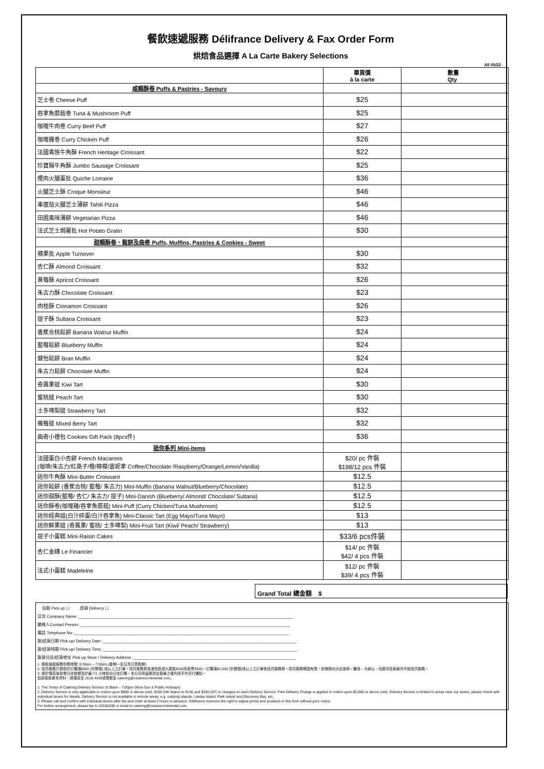餐飲速遞服務 Délifrance Delivery & Fax Order Form
烘焙食品選擇 A La Carte Bakery Selections
All 05/22
| | 單買價 à la carte | 數量 Qty |
| --- | --- | --- |
| 咸類酥卷 Puffs & Pastries - Savoury | | |
| 芝士卷 Cheese Puff | $25 | |
| 吞拿魚蘑菇卷 Tuna & Mushroom Puff | $25 | |
| 咖喱牛肉卷 Curry Beef Puff | $27 | |
| 咖喱雞卷 Curry Chicken Puff | $26 | |
| 法國貴族牛角酥 French Heritage Croissant | $22 | |
| 珍寶腸牛角酥 Jumbo Sausage Croissant | $25 | |
| 煙肉火腿蛋批 Quiche Lorraine | $36 | |
| 火腿芝士酥 Croque Monsieur | $46 | |
| 車厘茄火腿芝士薄餅 Tahiti Pizza | $46 | |
| 田園風味薄餅 Vegetarian Pizza | $46 | |
| 法式芝士焗薯批 Hot Potato Gratin | $30 | |
| 甜類酥卷、鬆餅及曲奇 Puffs, Muffins, Pastries & Cookies - Sweet | | |
| 蘋果批 Apple Turnover | $30 | |
| 杏仁酥 Almond Croissant | $32 | |
| 黃莓酥 Apricot Croissant | $26 | |
| 朱古力酥 Chocolate Croissant | $23 | |
| 肉桂酥 Cinnamon Croissant | $26 | |
| 提子酥 Sultana Croissant | $23 | |
| 香蕉合桃鬆餅 Banana Walnut Muffin | $24 | |
| 藍莓鬆餅 Blueberry Muffin | $24 | |
| 健怡鬆餅 Bran Muffin | $24 | |
| 朱古力鬆餅 Chocolate Muffin | $24 | |
| 奇異果撻 Kiwi Tart | $30 | |
| 蜜桃撻 Peach Tart | $30 | |
| 士多啤梨撻 Strawberry Tart | $32 | |
| 雜莓撻 Mixed Berry Tart | $32 | |
| 曲奇小禮包 Cookies Gift Pack (8pcs件) | $36 | |
| 迷你系列 Mini-items | | |
| 法國蛋白小杏餅 French Macarons (咖啡/朱古力/紅桑子/橙/檸檬/雲呢拿 Coffee/Chocolate /Raspberry/Orange/Lemon/Vanilla) | $20/ pc 件裝 $198/12 pcs 件裝 | |
| 迷你牛角酥 Mini-Butter Croissant | $12.5 | |
| 迷你鬆餅 (香蕉合桃/ 藍莓/ 朱古力) Mini-Muffin (Banana Walnut/Blueberry/Chocolate) | $12.5 | |
| 迷你甜酥(藍莓/ 杏仁/ 朱古力/ 提子) Mini-Danish (Blueberry/ Almond/ Chocolate/ Sultana) | $12.5 | |
| 迷你酥卷(咖喱雞/吞拿魚蘑菇) Mini-Puff (Curry Chicken/Tuna Mushroom) | $12.5 | |
| 迷你經典撻(白汁碎蛋/白汁吞拿魚) Mini-Classic Tart (Egg Mayo/Tuna Mayo) | $13 | |
| 迷你鮮果撻 (奇異果/ 蜜桃/ 士多啤梨) Mini-Fruit Tart (Kiwi/ Peach/ Strawberry) | $13 | |
| 提子小蛋糕 Mini-Raisin Cakes | $33/6 pcs件裝 | |
| 杏仁金磚 Le Financier | $14/ pc 件裝 $42/ 4 pcs 件裝 | |
| 法式小蛋糕 Madeleine | $12/ pc 件裝 $39/ 4 pcs 件裝 | |
Grand Total 總金額 $
自取 Pick up ☐ 送貨 Delivery ☐
公司 Company Name :______________________________________________________________________________________________
聯絡人Contact Person :____________________________________________________________________________________________
電話 Telephone No :______________________________________________________________________________________________
取/送貨日期 Pick up/ Delivery Date :_____________________________________________________________________________________
取/送貨時間 Pick up/ Delivery Time :_____________________________________________________________________________________
取貨分店/送貨地址 Pick up Store / Delivery Address :_______________________________________________________________________
1. 餐飲速遞服務供應時間: 9:30am – 7:00pm (星期一至日及公眾假期)
2. 送貨服務只適用於訂購滿$800 (折實價) 或以上之訂單，送貨服務費為港島區或九龍區$200及新界$300。訂購滿$2,500 (折實價)或以上之訂單免送貨服務費。送貨服務範圍有限，詳情請向分店查詢。離島、大嶼山、珀麗灣及愉景灣不設送貨服務。
3. 請於傳真後致電分店核實及於最少2 小時前向分店訂購。本公司保留更改此價單之權利而不作另行通知。
如欲索取更多資料，請傳真至 2518 4338或電郵至 catering@cuisinecontinental.com。
1. The Times of Catering Delivery Service: 9:30am – 7:00pm (Mon-Sun & Public Holidays)
2. Delivery Service is only applicable to orders upon $800 or above (net). $200 (HK Island or KLN) and $300 (NT) is charged on each Delivery Service. Free Delivery Charge is applied to orders upon $2,500 or above (net). Delivery Service is limited to areas near our stores, please check with individual stores for details. Delivery Service is not available in remote areas, e.g. outlying islands, Lantau Island, Park Island and Discovery Bay, etc.
3. Please call and confirm with individual stores after fax and order at least 2 hours in advance. Délifrance reserves the right to adjust prices and products in this form without prior notice.
For further arrangement, please fax to 25184338 or email to catering@cuisinecontinental.com.